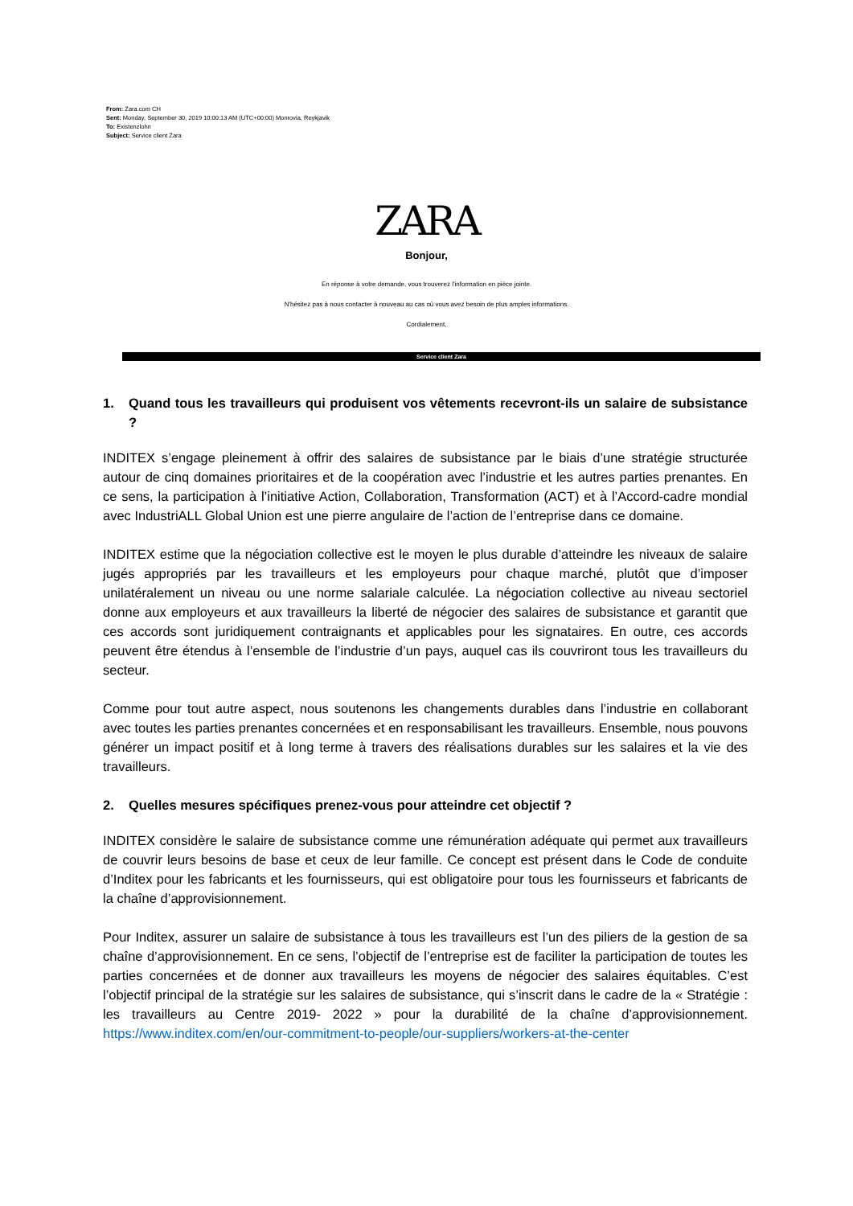From: Zara.com CH
Sent: Monday, September 30, 2019 10:00:13 AM (UTC+00:00) Monrovia, Reykjavik
To: Existenzlohn
Subject: Service client Zara
ZARA
Bonjour,
En réponse à votre demande, vous trouverez l'information en pièce jointe.
N'hésitez pas à nous contacter à nouveau au cas où vous avez besoin de plus amples informations.
Cordialement,
Service client Zara
1. Quand tous les travailleurs qui produisent vos vêtements recevront-ils un salaire de subsistance ?
INDITEX s’engage pleinement à offrir des salaires de subsistance par le biais d’une stratégie structurée autour de cinq domaines prioritaires et de la coopération avec l’industrie et les autres parties prenantes. En ce sens, la participation à l’initiative Action, Collaboration, Transformation (ACT) et à l’Accord-cadre mondial avec IndustriALL Global Union est une pierre angulaire de l’action de l’entreprise dans ce domaine.
INDITEX estime que la négociation collective est le moyen le plus durable d’atteindre les niveaux de salaire jugés appropriés par les travailleurs et les employeurs pour chaque marché, plutôt que d’imposer unilatéralement un niveau ou une norme salariale calculée. La négociation collective au niveau sectoriel donne aux employeurs et aux travailleurs la liberté de négocier des salaires de subsistance et garantit que ces accords sont juridiquement contraignants et applicables pour les signataires. En outre, ces accords peuvent être étendus à l’ensemble de l’industrie d’un pays, auquel cas ils couvriront tous les travailleurs du secteur.
Comme pour tout autre aspect, nous soutenons les changements durables dans l’industrie en collaborant avec toutes les parties prenantes concernées et en responsabilisant les travailleurs. Ensemble, nous pouvons générer un impact positif et à long terme à travers des réalisations durables sur les salaires et la vie des travailleurs.
2. Quelles mesures spécifiques prenez-vous pour atteindre cet objectif ?
INDITEX considère le salaire de subsistance comme une rémunération adéquate qui permet aux travailleurs de couvrir leurs besoins de base et ceux de leur famille. Ce concept est présent dans le Code de conduite d’Inditex pour les fabricants et les fournisseurs, qui est obligatoire pour tous les fournisseurs et fabricants de la chaîne d’approvisionnement.
Pour Inditex, assurer un salaire de subsistance à tous les travailleurs est l’un des piliers de la gestion de sa chaîne d’approvisionnement. En ce sens, l’objectif de l’entreprise est de faciliter la participation de toutes les parties concernées et de donner aux travailleurs les moyens de négocier des salaires équitables. C’est l’objectif principal de la stratégie sur les salaires de subsistance, qui s’inscrit dans le cadre de la « Stratégie : les travailleurs au Centre 2019- 2022 » pour la durabilité de la chaîne d’approvisionnement. https://www.inditex.com/en/our-commitment-to-people/our-suppliers/workers-at-the-center